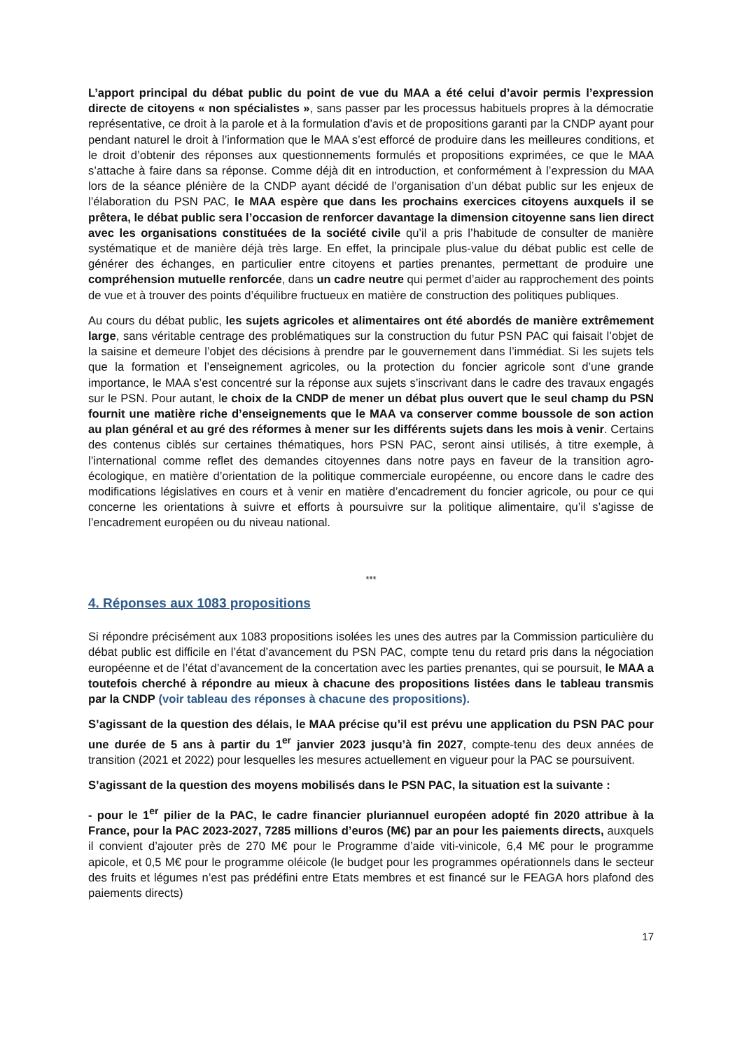L’apport principal du débat public du point de vue du MAA a été celui d’avoir permis l’expression directe de citoyens « non spécialistes », sans passer par les processus habituels propres à la démocratie représentative, ce droit à la parole et à la formulation d’avis et de propositions garanti par la CNDP ayant pour pendant naturel le droit à l’information que le MAA s’est efforcé de produire dans les meilleures conditions, et le droit d’obtenir des réponses aux questionnements formulés et propositions exprimées, ce que le MAA s’attache à faire dans sa réponse. Comme déjà dit en introduction, et conformément à l’expression du MAA lors de la séance plénière de la CNDP ayant décidé de l’organisation d’un débat public sur les enjeux de l’élaboration du PSN PAC, le MAA espère que dans les prochains exercices citoyens auxquels il se prêtera, le débat public sera l’occasion de renforcer davantage la dimension citoyenne sans lien direct avec les organisations constituées de la société civile qu’il a pris l’habitude de consulter de manière systématique et de manière déjà très large. En effet, la principale plus-value du débat public est celle de générer des échanges, en particulier entre citoyens et parties prenantes, permettant de produire une compréhension mutuelle renforcée, dans un cadre neutre qui permet d’aider au rapprochement des points de vue et à trouver des points d’équilibre fructueux en matière de construction des politiques publiques.
Au cours du débat public, les sujets agricoles et alimentaires ont été abordés de manière extrêmement large, sans véritable centrage des problématiques sur la construction du futur PSN PAC qui faisait l’objet de la saisine et demeure l’objet des décisions à prendre par le gouvernement dans l’immédiat. Si les sujets tels que la formation et l’enseignement agricoles, ou la protection du foncier agricole sont d’une grande importance, le MAA s’est concentré sur la réponse aux sujets s’inscrivant dans le cadre des travaux engagés sur le PSN. Pour autant, le choix de la CNDP de mener un débat plus ouvert que le seul champ du PSN fournit une matière riche d’enseignements que le MAA va conserver comme boussole de son action au plan général et au gré des réformes à mener sur les différents sujets dans les mois à venir. Certains des contenus ciblés sur certaines thématiques, hors PSN PAC, seront ainsi utilisés, à titre exemple, à l’international comme reflet des demandes citoyennes dans notre pays en faveur de la transition agro-écologique, en matière d’orientation de la politique commerciale européenne, ou encore dans le cadre des modifications législatives en cours et à venir en matière d’encadrement du foncier agricole, ou pour ce qui concerne les orientations à suivre et efforts à poursuivre sur la politique alimentaire, qu’il s’agisse de l’encadrement européen ou du niveau national.
***
4. Réponses aux 1083 propositions
Si répondre précisément aux 1083 propositions isolées les unes des autres par la Commission particulière du débat public est difficile en l’état d’avancement du PSN PAC, compte tenu du retard pris dans la négociation européenne et de l’état d’avancement de la concertation avec les parties prenantes, qui se poursuit, le MAA a toutefois cherché à répondre au mieux à chacune des propositions listées dans le tableau transmis par la CNDP (voir tableau des réponses à chacune des propositions).
S’agissant de la question des délais, le MAA précise qu’il est prévu une application du PSN PAC pour une durée de 5 ans à partir du 1<sup>er</sup> janvier 2023 jusqu’à fin 2027, compte-tenu des deux années de transition (2021 et 2022) pour lesquelles les mesures actuellement en vigueur pour la PAC se poursuivent.
S’agissant de la question des moyens mobilisés dans le PSN PAC, la situation est la suivante :
- pour le 1<sup>er</sup> pilier de la PAC, le cadre financier pluriannuel européen adopté fin 2020 attribue à la France, pour la PAC 2023-2027, 7285 millions d’euros (M€) par an pour les paiements directs, auxquels il convient d’ajouter près de 270 M€ pour le Programme d’aide viti-vinicole, 6,4 M€ pour le programme apicole, et 0,5 M€ pour le programme oléicole (le budget pour les programmes opérationnels dans le secteur des fruits et légumes n’est pas prédéfini entre Etats membres et est financé sur le FEAGA hors plafond des paiements directs)
17